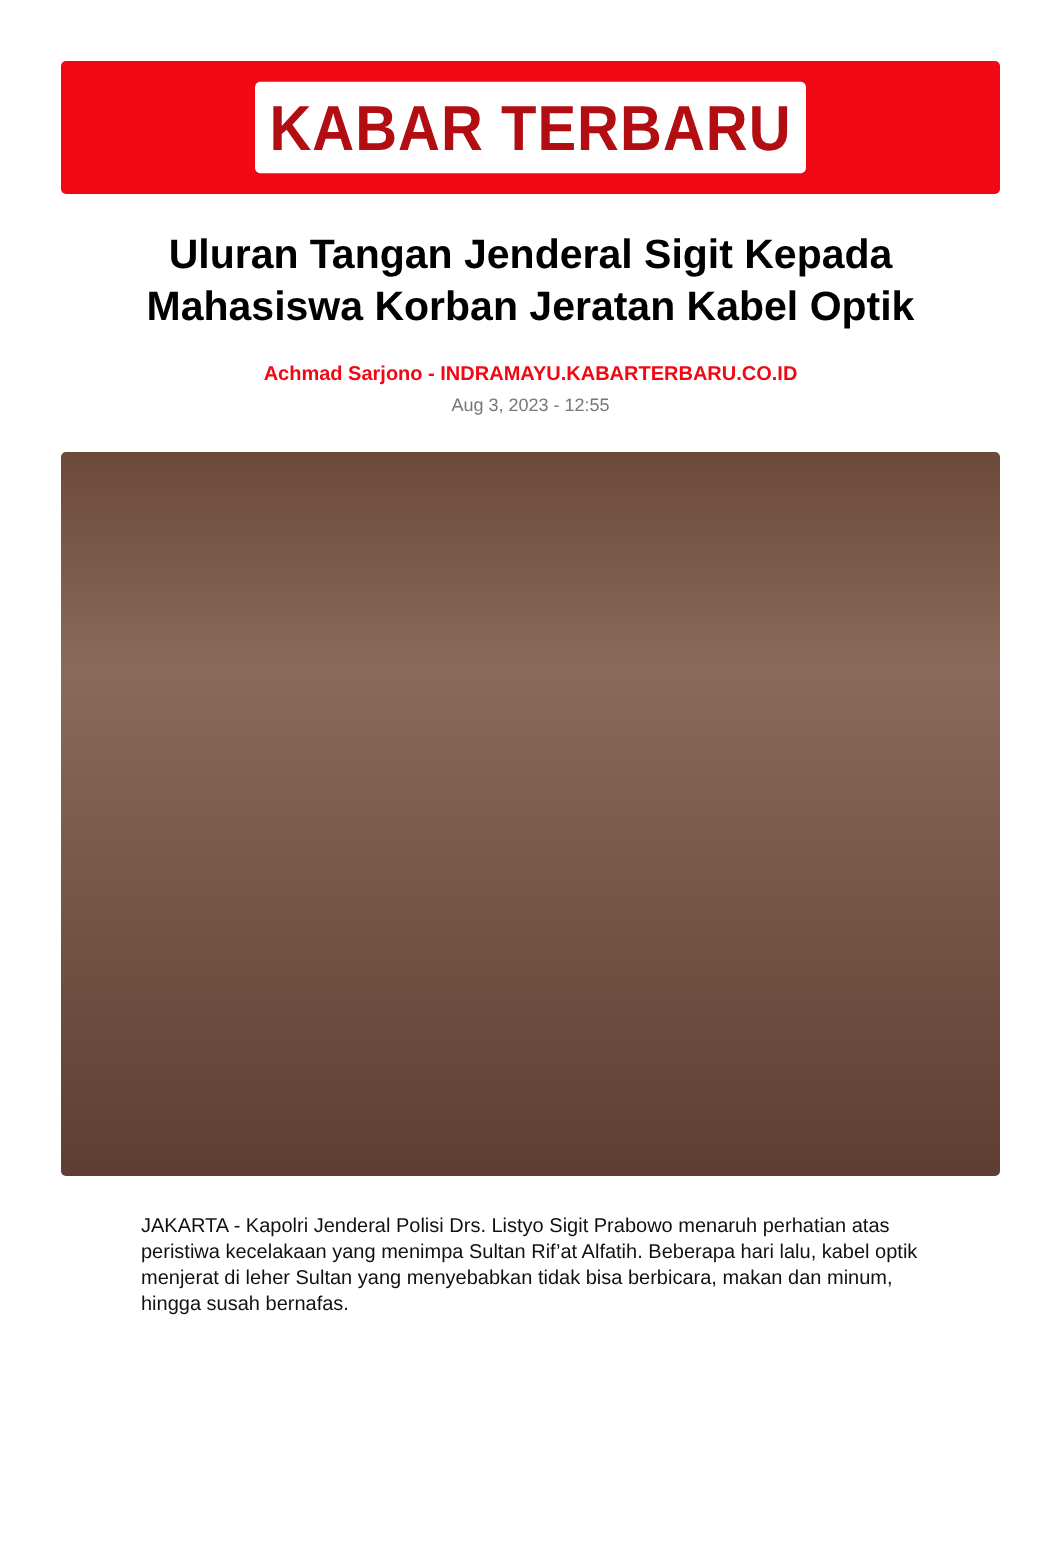KABAR TERBARU
Uluran Tangan Jenderal Sigit Kepada Mahasiswa Korban Jeratan Kabel Optik
Achmad Sarjono - INDRAMAYU.KABARTERBARU.CO.ID
Aug 3, 2023 - 12:55
JAKARTA - Kapolri Jenderal Polisi Drs. Listyo Sigit Prabowo menaruh perhatian atas peristiwa kecelakaan yang menimpa Sultan Rif’at Alfatih. Beberapa hari lalu, kabel optik menjerat di leher Sultan yang menyebabkan tidak bisa berbicara, makan dan minum, hingga susah bernafas.